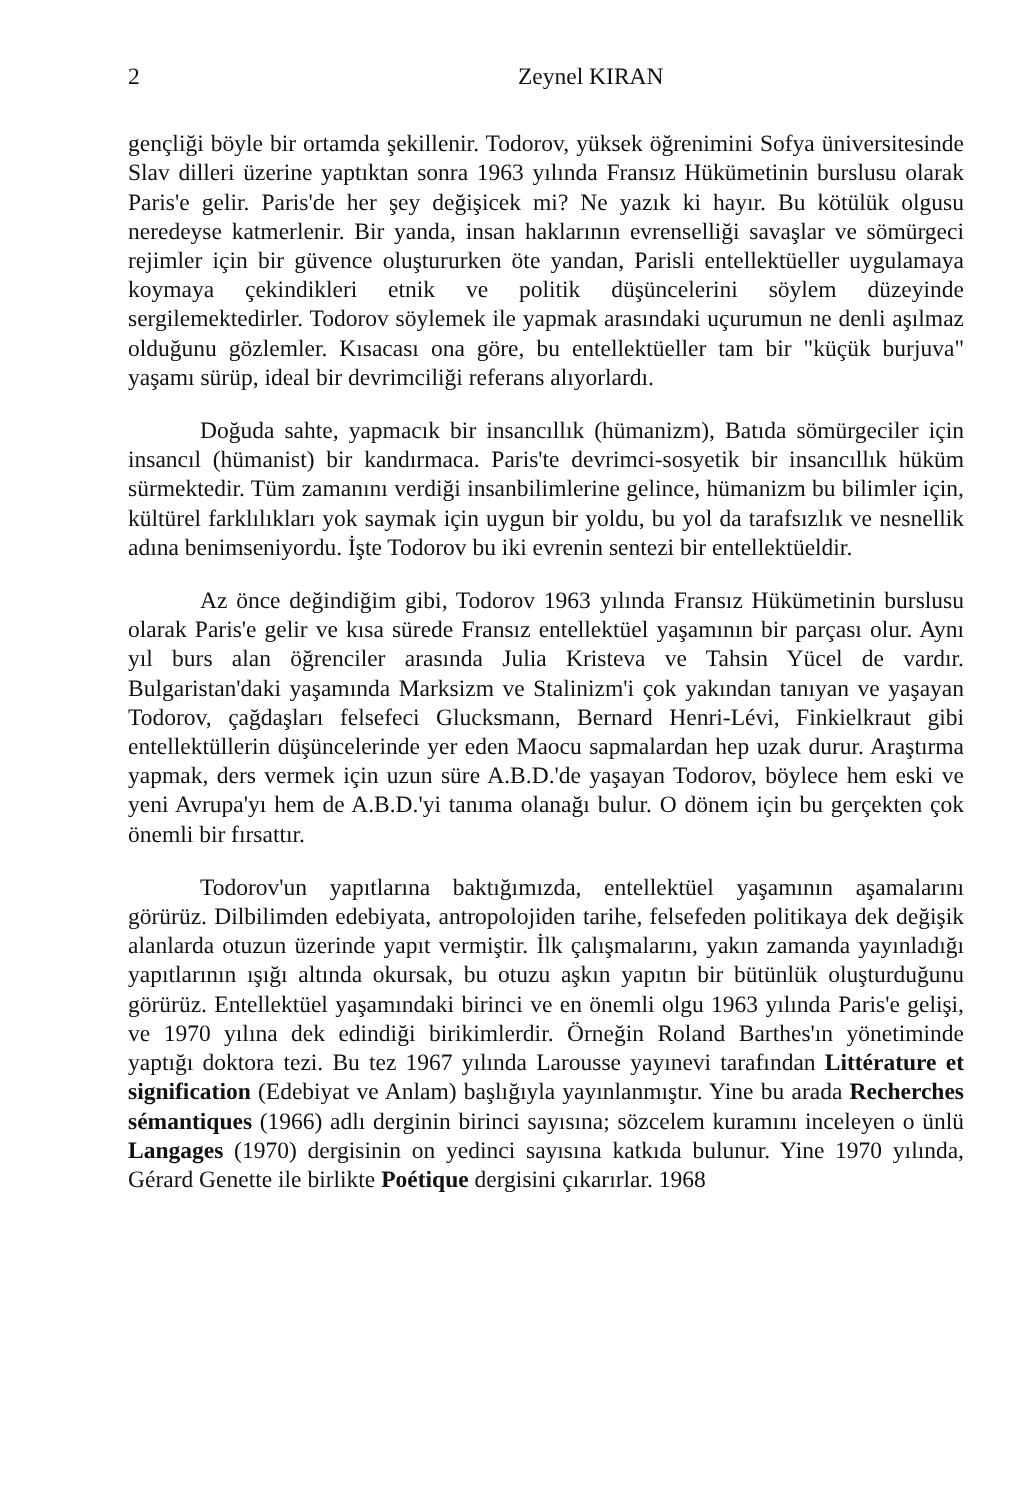2 Zeynel KIRAN
gençliği böyle bir ortamda şekillenir. Todorov, yüksek öğrenimini Sofya üniversitesinde Slav dilleri üzerine yaptıktan sonra 1963 yılında Fransız Hükümetinin burslusu olarak Paris'e gelir. Paris'de her şey değişicek mi? Ne yazık ki hayır. Bu kötülük olgusu neredeyse katmerlenir. Bir yanda, insan haklarının evrenselliği savaşlar ve sömürgeci rejimler için bir güvence oluştururken öte yandan, Parisli entellektüeller uygulamaya koymaya çekindikleri etnik ve politik düşüncelerini söylem düzeyinde sergilemektedirler. Todorov söylemek ile yapmak arasındaki uçurumun ne denli aşılmaz olduğunu gözlemler. Kısacası ona göre, bu entellektüeller tam bir "küçük burjuva" yaşamı sürüp, ideal bir devrimciliği referans alıyorlardı.
Doğuda sahte, yapmacık bir insancıllık (hümanizm), Batıda sömürgeciler için insancıl (hümanist) bir kandırmaca. Paris'te devrimci-sosyetik bir insancıllık hüküm sürmektedir. Tüm zamanını verdiği insanbilimlerine gelince, hümanizm bu bilimler için, kültürel farklılıkları yok saymak için uygun bir yoldu, bu yol da tarafsızlık ve nesnellik adına benimseniyordu. İşte Todorov bu iki evrenin sentezi bir entellektüeldir.
Az önce değindiğim gibi, Todorov 1963 yılında Fransız Hükümetinin burslusu olarak Paris'e gelir ve kısa sürede Fransız entellektüel yaşamının bir parçası olur. Aynı yıl burs alan öğrenciler arasında Julia Kristeva ve Tahsin Yücel de vardır. Bulgaristan'daki yaşamında Marksizm ve Stalinizm'i çok yakından tanıyan ve yaşayan Todorov, çağdaşları felsefeci Glucksmann, Bernard Henri-Lévi, Finkielkraut gibi entellektüllerin düşüncelerinde yer eden Maocu sapmalardan hep uzak durur. Araştırma yapmak, ders vermek için uzun süre A.B.D.'de yaşayan Todorov, böylece hem eski ve yeni Avrupa'yı hem de A.B.D.'yi tanıma olanağı bulur. O dönem için bu gerçekten çok önemli bir fırsattır.
Todorov'un yapıtlarına baktığımızda, entellektüel yaşamının aşamalarını görürüz. Dilbilimden edebiyata, antropolojiden tarihe, felsefeden politikaya dek değişik alanlarda otuzun üzerinde yapıt vermiştir. İlk çalışmalarını, yakın zamanda yayınladığı yapıtlarının ışığı altında okursak, bu otuzu aşkın yapıtın bir bütünlük oluşturduğunu görürüz. Entellektüel yaşamındaki birinci ve en önemli olgu 1963 yılında Paris'e gelişi, ve 1970 yılına dek edindiği birikimlerdir. Örneğin Roland Barthes'ın yönetiminde yaptığı doktora tezi. Bu tez 1967 yılında Larousse yayınevi tarafından Littérature et signification (Edebiyat ve Anlam) başlığıyla yayınlanmıştır. Yine bu arada Recherches sémantiques (1966) adlı derginin birinci sayısına; sözcelem kuramını inceleyen o ünlü Langages (1970) dergisinin on yedinci sayısına katkıda bulunur. Yine 1970 yılında, Gérard Genette ile birlikte Poétique dergisini çıkarırlar. 1968